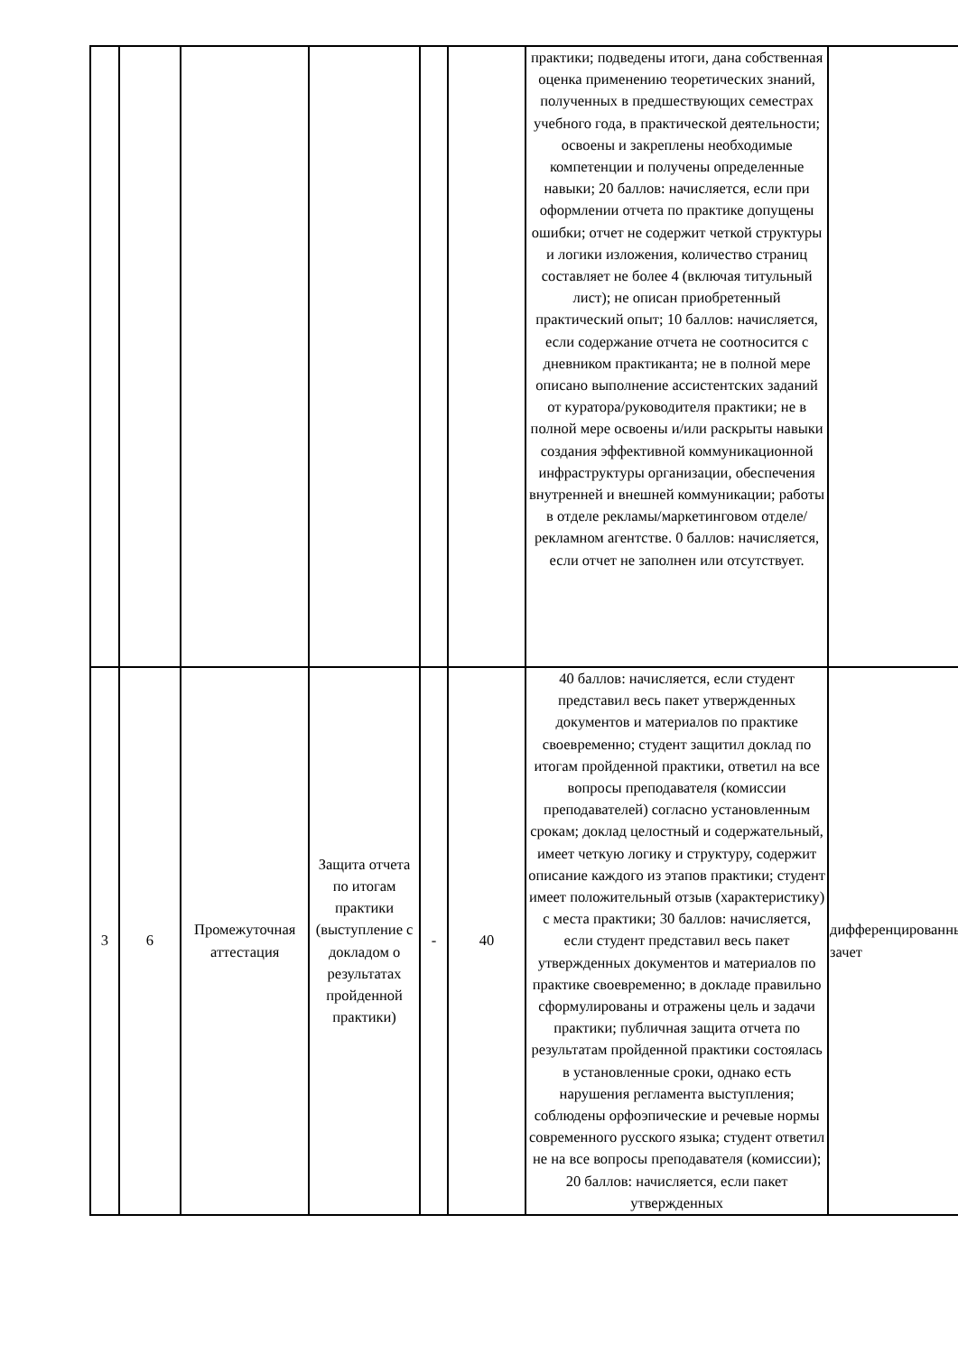| | | | | | | практики; подведены итоги, дана собственная оценка применению теоретических знаний, полученных в предшествующих семестрах учебного года, в практической деятельности; освоены и закреплены необходимые компетенции и получены определенные навыки; 20 баллов: начисляется, если при оформлении отчета по практике допущены ошибки; отчет не содержит четкой структуры и логики изложения, количество страниц составляет не более 4 (включая титульный лист); не описан приобретенный практический опыт; 10 баллов: начисляется, если содержание отчета не соотносится с дневником практиканта; не в полной мере описано выполнение ассистентских заданий от куратора/руководителя практики; не в полной мере освоены и/или раскрыты навыки создания эффективной коммуникационной инфраструктуры организации, обеспечения внутренней и внешней коммуникации; работы в отделе рекламы/маркетинговом отделе/рекламном агентстве. 0 баллов: начисляется, если отчет не заполнен или отсутствует. | |
| 3 | 6 | Промежуточная аттестация | Защита отчета по итогам практики (выступление с докладом о результатах пройденной практики) | - | 40 | 40 баллов: начисляется, если студент представил весь пакет утвержденных документов и материалов по практике своевременно; студент защитил доклад по итогам пройденной практики, ответил на все вопросы преподавателя (комиссии преподавателей) согласно установленным срокам; доклад целостный и содержательный, имеет четкую логику и структуру, содержит описание каждого из этапов практики; студент имеет положительный отзыв (характеристику) с места практики; 30 баллов: начисляется, если студент представил весь пакет утвержденных документов и материалов по практике своевременно; в докладе правильно сформулированы и отражены цель и задачи практики; публичная защита отчета по результатам пройденной практики состоялась в установленные сроки, однако есть нарушения регламента выступления; соблюдены орфоэпические и речевые нормы современного русского языка; студент ответил не на все вопросы преподавателя (комиссии); 20 баллов: начисляется, если пакет утвержденных | дифференцированный зачет |